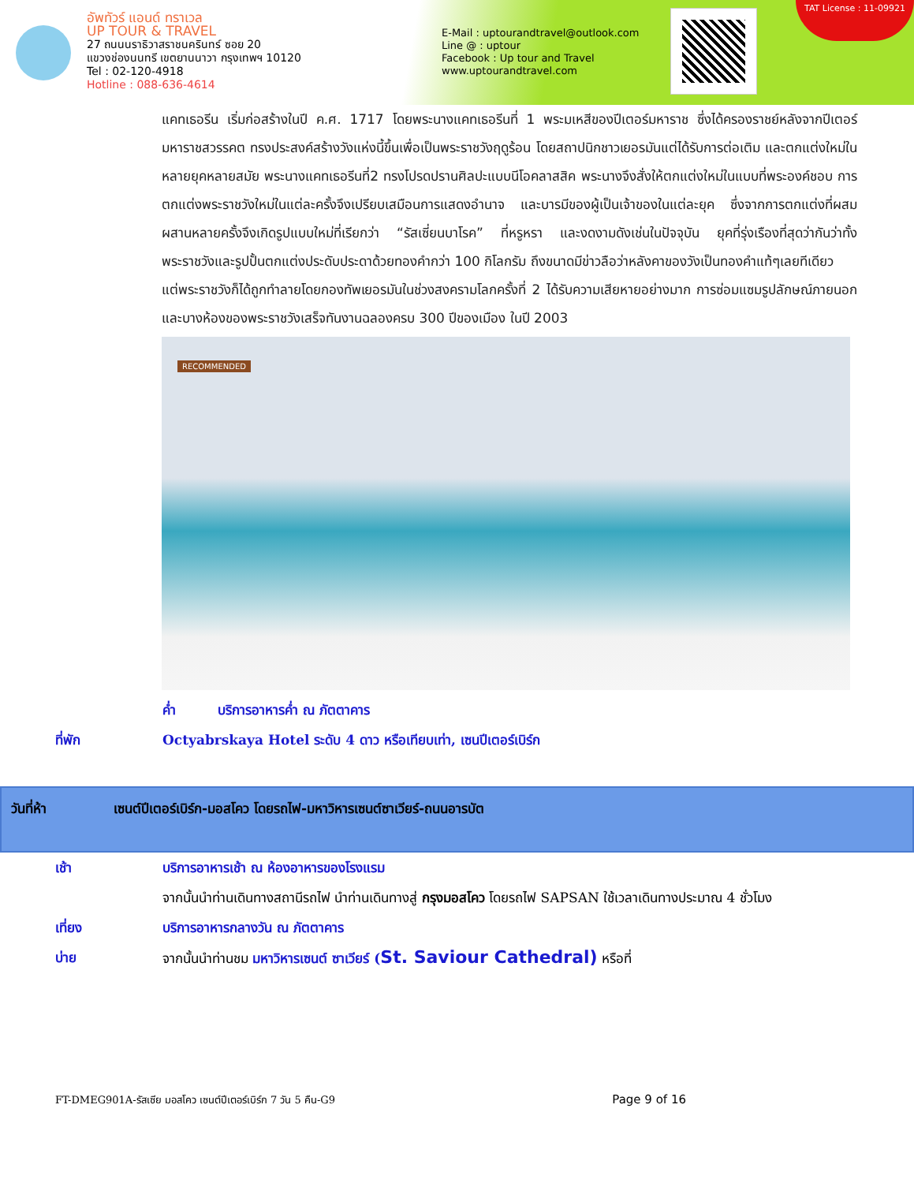อัพทัวร์ แอนด์ ทราเวล
UP TOUR & TRAVEL
27 ถนนนราธิวาสราชนครินทร์ ซอย 20
แขวงช่องนนทรี เขตยานนาวา กรุงเทพฯ 10120
Tel : 02-120-4918
Hotline : 088-636-4614
E-Mail : uptourandtravel@outlook.com
Line @ : uptour
Facebook : Up tour and Travel
www.uptourandtravel.com
TAT License : 11-09921
แคทเธอรีน เริ่มก่อสร้างในปี ค.ศ. 1717 โดยพระนางแคทเธอรีนที่ 1 พระมเหสีของปีเตอร์มหาราช ซึ่งได้ครองราชย์หลังจากปีเตอร์มหาราชสวรรคต ทรงประสงค์สร้างวังแห่งนี้ขึ้นเพื่อเป็นพระราชวังฤดูร้อน โดยสถาปนิกชาวเยอรมันแต่ได้รับการต่อเติม และตกแต่งใหม่ในหลายยุคหลายสมัย พระนางแคทเธอรีนที่2 ทรงโปรดปรานศิลปะแบบนีโอคลาสสิค พระนางจึงสั่งให้ตกแต่งใหม่ในแบบที่พระองค์ชอบ การตกแต่งพระราชวังใหม่ในแต่ละครั้งจึงเปรียบเสมือนการแสดงอำนาจ และบารมีของผู้เป็นเจ้าของในแต่ละยุค ซึ่งจากการตกแต่งที่ผสมผสานหลายครั้งจึงเกิดรูปแบบใหม่ที่เรียกว่า “รัสเซี่ยนบาโรค” ที่หรูหรา และงดงามดังเช่นในปัจจุบัน ยุคที่รุ่งเรืองที่สุดว่ากันว่าทั้งพระราชวังและรูปปั้นตกแต่งประดับประดาด้วยทองคำกว่า 100 กิโลกรัม ถึงขนาดมีข่าวลือว่าหลังคาของวังเป็นทองคำแท้ๆเลยทีเดียว
แต่พระราชวังก็ได้ถูกทำลายโดยกองทัพเยอรมันในช่วงสงครามโลกครั้งที่ 2 ได้รับความเสียหายอย่างมาก การซ่อมแซมรูปลักษณ์ภายนอก และบางห้องของพระราชวังเสร็จทันงานฉลองครบ 300 ปีของเมือง ในปี 2003
RECOMMENDED
ค่ำ บริการอาหารค่ำ ณ ภัตตาคาร
ที่พัก Octyabrskaya Hotel ระดับ 4 ดาว หรือเทียบเท่า, เซนปีเตอร์เบิร์ก
วันที่ห้า เซนต์ปีเตอร์เบิร์ก-มอสโคว โดยรถไฟ-มหาวิหารเซนต์ซาเวียร์-ถนนอารบัต
เช้า บริการอาหารเช้า ณ ห้องอาหารของโรงแรม
จากนั้นนำท่านเดินทางสถานีรถไฟ นำท่านเดินทางสู่ กรุงมอสโคว โดยรถไฟ SAPSAN ใช้เวลาเดินทางประมาณ 4 ชั่วโมง
เที่ยง บริการอาหารกลางวัน ณ ภัตตาคาร
บ่าย จากนั้นนำท่านชม มหาวิหารเซนต์ ซาเวียร์ (St. Saviour Cathedral) หรือที่
FT-DMEG901A-รัสเซีย มอสโคว เซนต์ปีเตอร์เบิร์ก 7 วัน 5 คืน-G9 Page 9 of 16